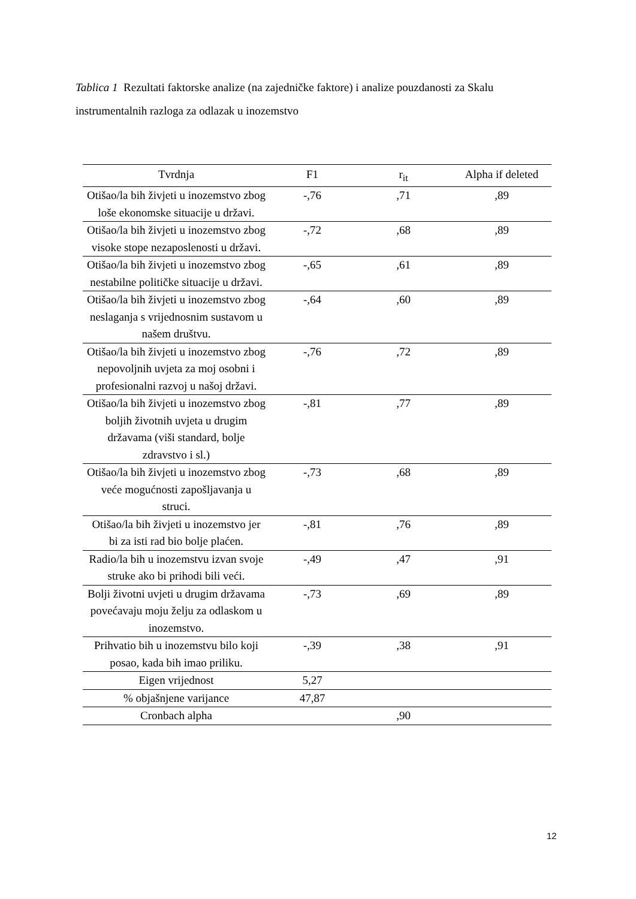Tablica 1 Rezultati faktorske analize (na zajedničke faktore) i analize pouzdanosti za Skalu instrumentalnih razloga za odlazak u inozemstvo
| Tvrdnja | F1 | r<sub>it</sub> | Alpha if deleted |
| --- | --- | --- | --- |
| Otišao/la bih živjeti u inozemstvo zbog loše ekonomske situacije u državi. | -,76 | ,71 | ,89 |
| Otišao/la bih živjeti u inozemstvo zbog visoke stope nezaposlenosti u državi. | -,72 | ,68 | ,89 |
| Otišao/la bih živjeti u inozemstvo zbog nestabilne političke situacije u državi. | -,65 | ,61 | ,89 |
| Otišao/la bih živjeti u inozemstvo zbog neslaganja s vrijednosnim sustavom u našem društvu. | -,64 | ,60 | ,89 |
| Otišao/la bih živjeti u inozemstvo zbog nepovoljnih uvjeta za moj osobni i profesionalni razvoj u našoj državi. | -,76 | ,72 | ,89 |
| Otišao/la bih živjeti u inozemstvo zbog boljih životnih uvjeta u drugim državama (viši standard, bolje zdravstvo i sl.) | -,81 | ,77 | ,89 |
| Otišao/la bih živjeti u inozemstvo zbog veće mogućnosti zapošljavanja u struci. | -,73 | ,68 | ,89 |
| Otišao/la bih živjeti u inozemstvo jer bi za isti rad bio bolje plaćen. | -,81 | ,76 | ,89 |
| Radio/la bih u inozemstvu izvan svoje struke ako bi prihodi bili veći. | -,49 | ,47 | ,91 |
| Bolji životni uvjeti u drugim državama povećavaju moju želju za odlaskom u inozemstvo. | -,73 | ,69 | ,89 |
| Prihvatio bih u inozemstvu bilo koji posao, kada bih imao priliku. | -,39 | ,38 | ,91 |
| Eigen vrijednost | 5,27 | | |
| % objašnjene varijance | 47,87 | | |
| Cronbach alpha | | ,90 | |
12